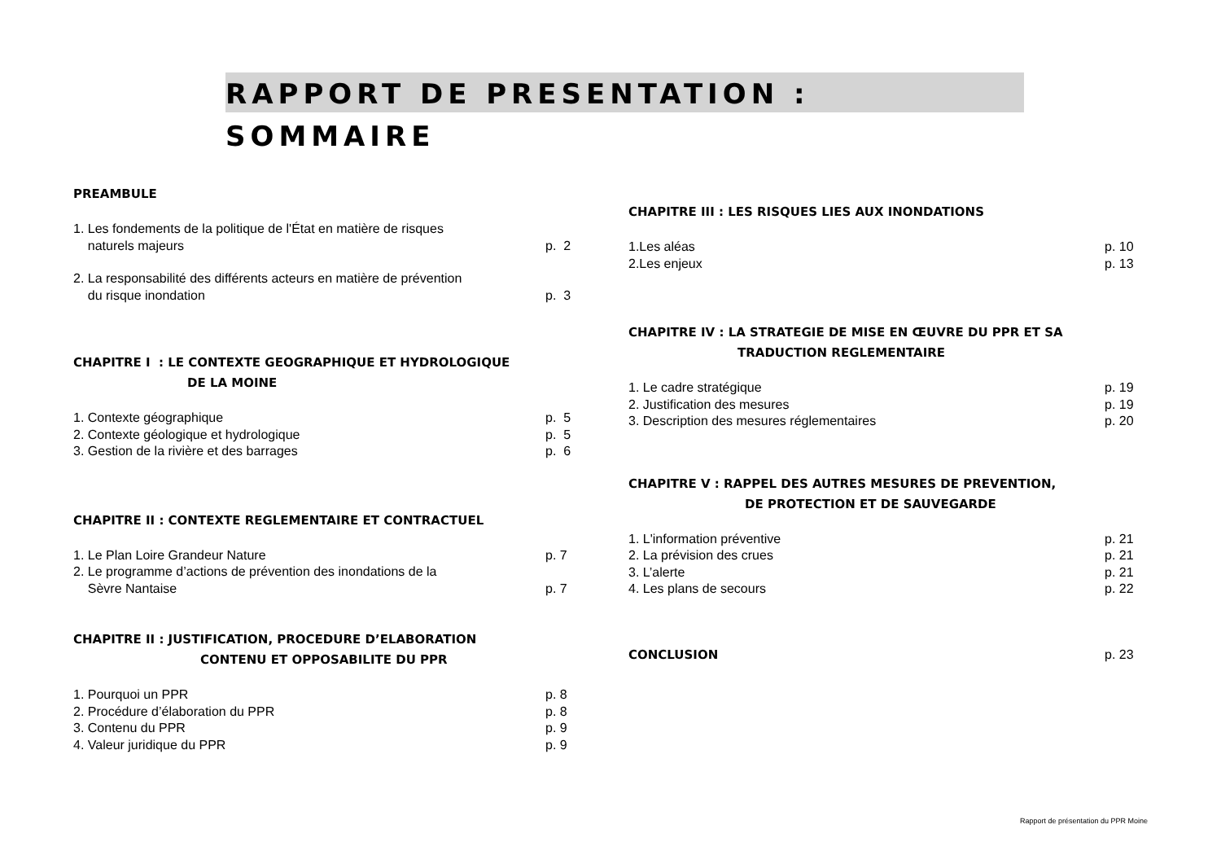RAPPORT DE PRESENTATION : SOMMAIRE
PREAMBULE
1. Les fondements de la politique de l'État en matière de risques
naturels majeurs
p. 2
2. La responsabilité des différents acteurs en matière de prévention
du risque inondation
p. 3
CHAPITRE I : LE CONTEXTE GEOGRAPHIQUE ET HYDROLOGIQUE
DE LA MOINE
1. Contexte géographique p. 5
2. Contexte géologique et hydrologique p. 5
3. Gestion de la rivière et des barrages p. 6
CHAPITRE II : CONTEXTE REGLEMENTAIRE ET CONTRACTUEL
1. Le Plan Loire Grandeur Nature p. 7
2. Le programme d’actions de prévention des inondations de la
Sèvre Nantaise
p. 7
CHAPITRE II : JUSTIFICATION, PROCEDURE D’ELABORATION
CONTENU ET OPPOSABILITE DU PPR
1. Pourquoi un PPR p. 8
2. Procédure d’élaboration du PPR p. 8
3. Contenu du PPR p. 9
4. Valeur juridique du PPR p. 9
CHAPITRE III : LES RISQUES LIES AUX INONDATIONS
1.Les aléas p. 10
2.Les enjeux p. 13
CHAPITRE IV : LA STRATEGIE DE MISE EN ŒUVRE DU PPR ET SA
TRADUCTION REGLEMENTAIRE
1. Le cadre stratégique p. 19
2. Justification des mesures p. 19
3. Description des mesures réglementaires p. 20
CHAPITRE V : RAPPEL DES AUTRES MESURES DE PREVENTION,
DE PROTECTION ET DE SAUVEGARDE
1. L'information préventive p. 21
2. La prévision des crues p. 21
3. L’alerte p. 21
4. Les plans de secours p. 22
CONCLUSION p. 23
Rapport de présentation du PPR Moine